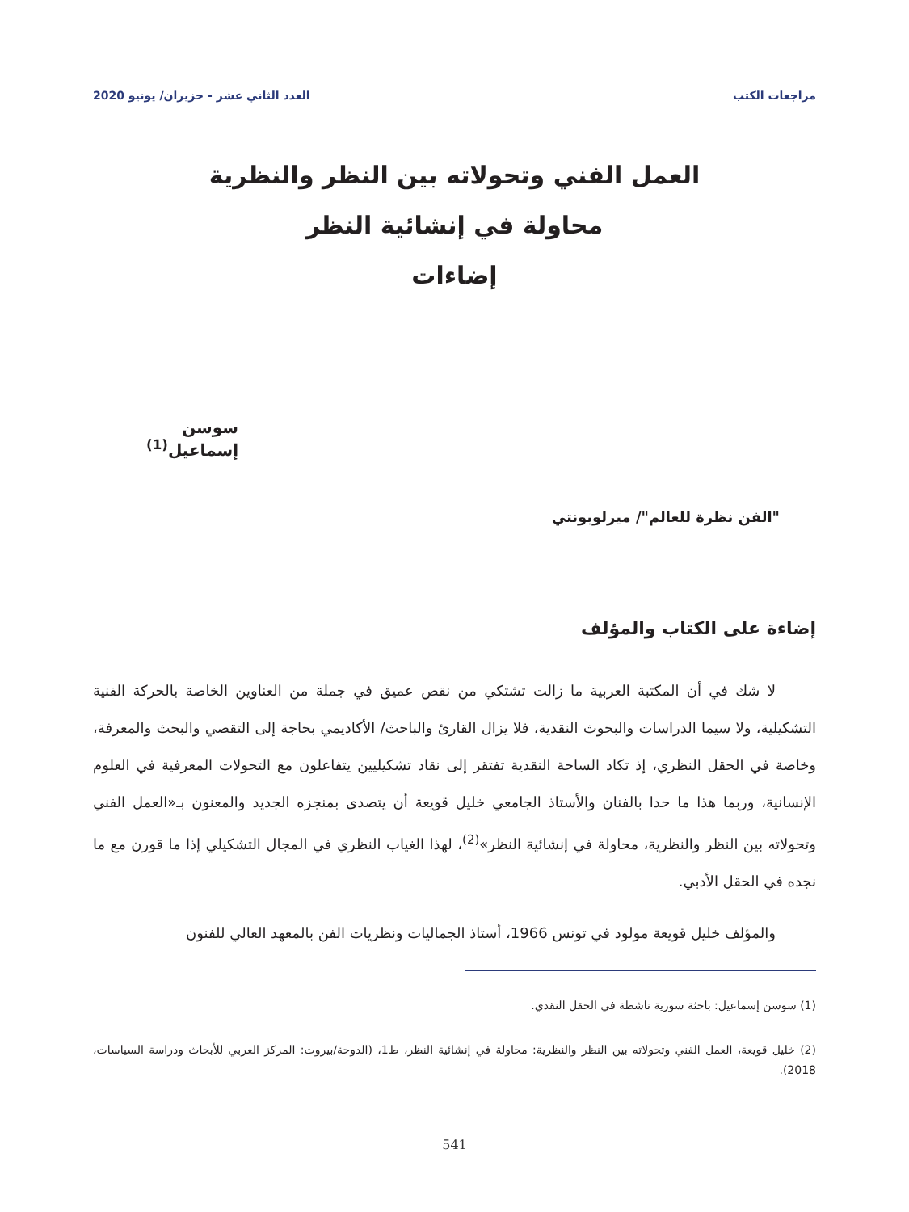مراجعات الكتب العدد الثاني عشر - حزيران/ يونيو 2020
العمل الفني وتحولاته بين النظر والنظرية
محاولة في إنشائية النظر
إضاءات
سوسن إسماعيل<sup>(1)</sup>
"الفن نظرة للعالم"/ ميرلوبونتي
إضاءة على الكتاب والمؤلف
لا شك في أن المكتبة العربية ما زالت تشتكي من نقص عميق في جملة من العناوين الخاصة بالحركة الفنية التشكيلية، ولا سيما الدراسات والبحوث النقدية، فلا يزال القارئ والباحث/ الأكاديمي بحاجة إلى التقصي والبحث والمعرفة، وخاصة في الحقل النظري، إذ تكاد الساحة النقدية تفتقر إلى نقاد تشكيليين يتفاعلون مع التحولات المعرفية في العلوم الإنسانية، وربما هذا ما حدا بالفنان والأستاذ الجامعي خليل قويعة أن يتصدى بمنجزه الجديد والمعنون بـ«العمل الفني وتحولاته بين النظر والنظرية، محاولة في إنشائية النظر»<sup>(2)</sup>، لهذا الغياب النظري في المجال التشكيلي إذا ما قورن مع ما نجده في الحقل الأدبي.
والمؤلف خليل قويعة مولود في تونس 1966، أستاذ الجماليات ونظريات الفن بالمعهد العالي للفنون
(1) سوسن إسماعيل: باحثة سورية ناشطة في الحقل النقدي.
(2) خليل قويعة، العمل الفني وتحولاته بين النظر والنظرية: محاولة في إنشائية النظر، ط1، (الدوحة/بيروت: المركز العربي للأبحاث ودراسة السياسات، 2018).
541